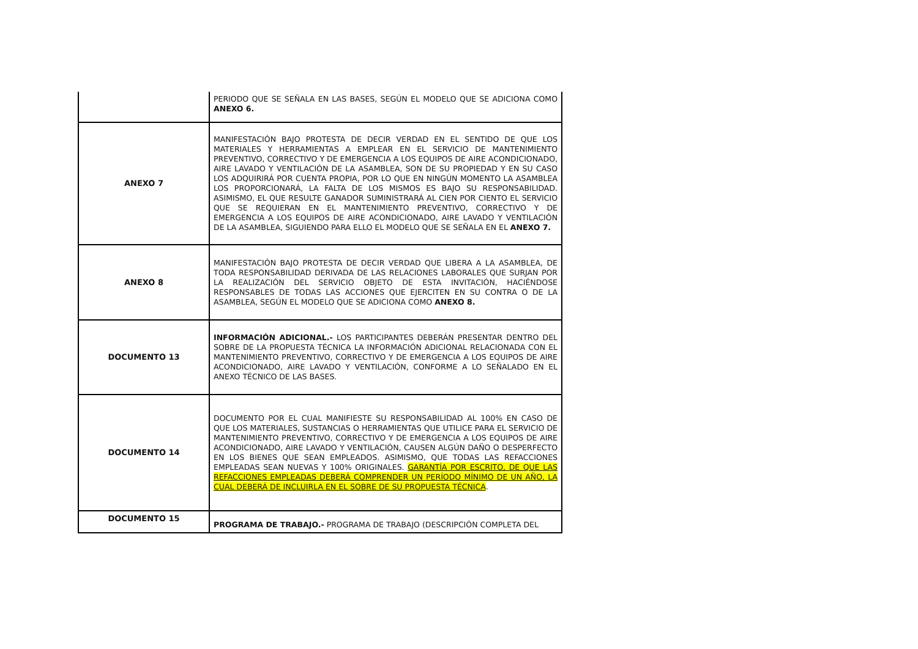| | PERIODO QUE SE SEÑALA EN LAS BASES, SEGÚN EL MODELO QUE SE ADICIONA COMO ANEXO 6. |
| ANEXO 7 | MANIFESTACIÓN BAJO PROTESTA DE DECIR VERDAD EN EL SENTIDO DE QUE LOS MATERIALES Y HERRAMIENTAS A EMPLEAR EN EL SERVICIO DE MANTENIMIENTO PREVENTIVO, CORRECTIVO Y DE EMERGENCIA A LOS EQUIPOS DE AIRE ACONDICIONADO, AIRE LAVADO Y VENTILACIÓN DE LA ASAMBLEA, SON DE SU PROPIEDAD Y EN SU CASO LOS ADQUIRIRÁ POR CUENTA PROPIA, POR LO QUE EN NINGÚN MOMENTO LA ASAMBLEA LOS PROPORCIONARÁ, LA FALTA DE LOS MISMOS ES BAJO SU RESPONSABILIDAD. ASIMISMO, EL QUE RESULTE GANADOR SUMINISTRARÁ AL CIEN POR CIENTO EL SERVICIO QUE SE REQUIERAN EN EL MANTENIMIENTO PREVENTIVO, CORRECTIVO Y DE EMERGENCIA A LOS EQUIPOS DE AIRE ACONDICIONADO, AIRE LAVADO Y VENTILACIÓN DE LA ASAMBLEA, SIGUIENDO PARA ELLO EL MODELO QUE SE SEÑALA EN EL ANEXO 7. |
| ANEXO 8 | MANIFESTACIÓN BAJO PROTESTA DE DECIR VERDAD QUE LIBERA A LA ASAMBLEA, DE TODA RESPONSABILIDAD DERIVADA DE LAS RELACIONES LABORALES QUE SURJAN POR LA REALIZACIÓN DEL SERVICIO OBJETO DE ESTA INVITACIÓN, HACIÉNDOSE RESPONSABLES DE TODAS LAS ACCIONES QUE EJERCITEN EN SU CONTRA O DE LA ASAMBLEA, SEGÚN EL MODELO QUE SE ADICIONA COMO ANEXO 8. |
| DOCUMENTO 13 | INFORMACIÓN ADICIONAL.- LOS PARTICIPANTES DEBERÁN PRESENTAR DENTRO DEL SOBRE DE LA PROPUESTA TÉCNICA LA INFORMACIÓN ADICIONAL RELACIONADA CON EL MANTENIMIENTO PREVENTIVO, CORRECTIVO Y DE EMERGENCIA A LOS EQUIPOS DE AIRE ACONDICIONADO, AIRE LAVADO Y VENTILACIÓN, CONFORME A LO SEÑALADO EN EL ANEXO TÉCNICO DE LAS BASES. |
| DOCUMENTO 14 | DOCUMENTO POR EL CUAL MANIFIESTE SU RESPONSABILIDAD AL 100% EN CASO DE QUE LOS MATERIALES, SUSTANCIAS O HERRAMIENTAS QUE UTILICE PARA EL SERVICIO DE MANTENIMIENTO PREVENTIVO, CORRECTIVO Y DE EMERGENCIA A LOS EQUIPOS DE AIRE ACONDICIONADO, AIRE LAVADO Y VENTILACIÓN, CAUSEN ALGÚN DAÑO O DESPERFECTO EN LOS BIENES QUE SEAN EMPLEADOS. ASIMISMO, QUE TODAS LAS REFACCIONES EMPLEADAS SEAN NUEVAS Y 100% ORIGINALES. GARANTÍA POR ESCRITO, DE QUE LAS REFACCIONES EMPLEADAS DEBERÁ COMPRENDER UN PERÍODO MÍNIMO DE UN AÑO, LA CUAL DEBERÁ DE INCLUIRLA EN EL SOBRE DE SU PROPUESTA TÉCNICA . |
| DOCUMENTO 15 | PROGRAMA DE TRABAJO.- PROGRAMA DE TRABAJO (DESCRIPCIÓN COMPLETA DEL |